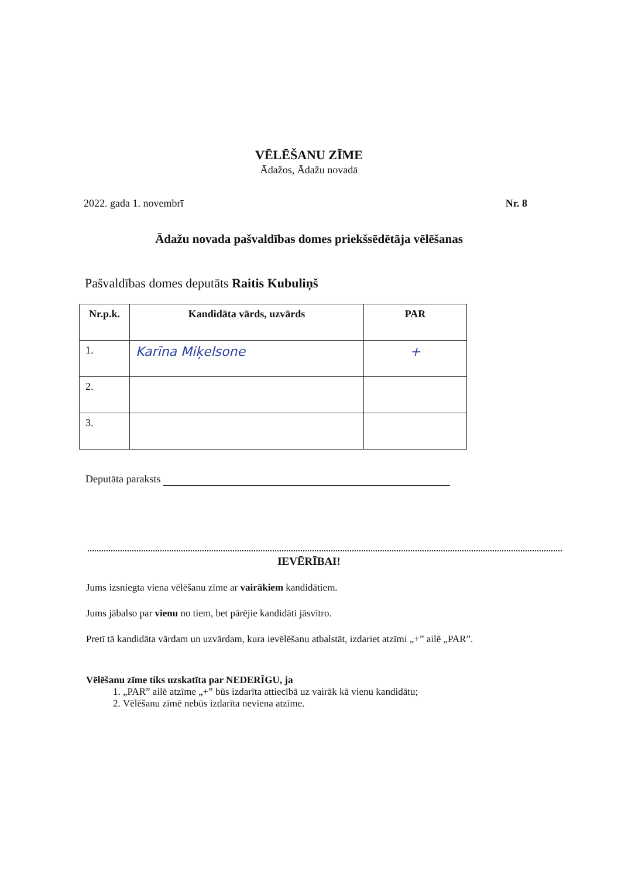VĒLĒŠANU ZĪME
Ādažos, Ādažu novadā
2022. gada 1. novembrī Nr. 8
Ādažu novada pašvaldības domes priekšsēdētāja vēlēšanas
Pašvaldības domes deputāts Raitis Kubuliņš
| Nr.p.k. | Kandidāta vārds, uzvārds | PAR |
| --- | --- | --- |
| 1. | Karīna Miķelsone | + |
| 2. | | |
| 3. | | |
Deputāta paraksts
IEVĒRĪBAI!
Jums izsniegta viena vēlēšanu zīme ar vairākiem kandidātiem.
Jums jābalso par vienu no tiem, bet pārējie kandidāti jāsvītro.
Pretī tā kandidāta vārdam un uzvārdam, kura ievēlēšanu atbalstāt, izdariet atzīmi „+” ailē „PAR”.
Vēlēšanu zīme tiks uzskatīta par NEDERĪGU, ja
1. „PAR” ailē atzīme „+” būs izdarīta attiecībā uz vairāk kā vienu kandidātu;
2. Vēlēšanu zīmē nebūs izdarīta neviena atzīme.